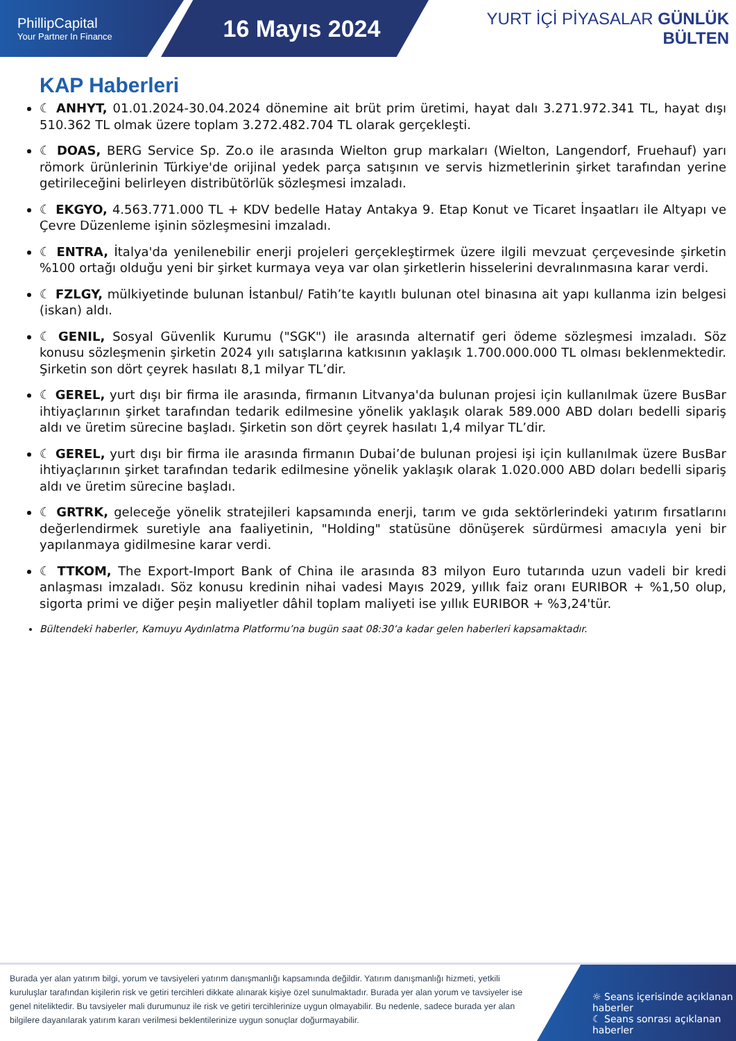PhillipCapital
Your Partner In Finance
16 Mayıs 2024
YURT İÇİ PİYASALAR GÜNLÜK BÜLTEN
KAP Haberleri
☾ ANHYT, 01.01.2024-30.04.2024 dönemine ait brüt prim üretimi, hayat dalı 3.271.972.341 TL, hayat dışı 510.362 TL olmak üzere toplam 3.272.482.704 TL olarak gerçekleşti.
☾ DOAS, BERG Service Sp. Zo.o ile arasında Wielton grup markaları (Wielton, Langendorf, Fruehauf) yarı römork ürünlerinin Türkiye'de orijinal yedek parça satışının ve servis hizmetlerinin şirket tarafından yerine getirileceğini belirleyen distribütörlük sözleşmesi imzaladı.
☾ EKGYO, 4.563.771.000 TL + KDV bedelle Hatay Antakya 9. Etap Konut ve Ticaret İnşaatları ile Altyapı ve Çevre Düzenleme işinin sözleşmesini imzaladı.
☾ ENTRA, İtalya'da yenilenebilir enerji projeleri gerçekleştirmek üzere ilgili mevzuat çerçevesinde şirketin %100 ortağı olduğu yeni bir şirket kurmaya veya var olan şirketlerin hisselerini devralınmasına karar verdi.
☾ FZLGY, mülkiyetinde bulunan İstanbul/ Fatih’te kayıtlı bulunan otel binasına ait yapı kullanma izin belgesi (iskan) aldı.
☾ GENIL, Sosyal Güvenlik Kurumu ("SGK") ile arasında alternatif geri ödeme sözleşmesi imzaladı. Söz konusu sözleşmenin şirketin 2024 yılı satışlarına katkısının yaklaşık 1.700.000.000 TL olması beklenmektedir. Şirketin son dört çeyrek hasılatı 8,1 milyar TL’dir.
☾ GEREL, yurt dışı bir firma ile arasında, firmanın Litvanya'da bulunan projesi için kullanılmak üzere BusBar ihtiyaçlarının şirket tarafından tedarik edilmesine yönelik yaklaşık olarak 589.000 ABD doları bedelli sipariş aldı ve üretim sürecine başladı. Şirketin son dört çeyrek hasılatı 1,4 milyar TL’dir.
☾ GEREL, yurt dışı bir firma ile arasında firmanın Dubai’de bulunan projesi işi için kullanılmak üzere BusBar ihtiyaçlarının şirket tarafından tedarik edilmesine yönelik yaklaşık olarak 1.020.000 ABD doları bedelli sipariş aldı ve üretim sürecine başladı.
☾ GRTRK, geleceğe yönelik stratejileri kapsamında enerji, tarım ve gıda sektörlerindeki yatırım fırsatlarını değerlendirmek suretiyle ana faaliyetinin, "Holding" statüsüne dönüşerek sürdürmesi amacıyla yeni bir yapılanmaya gidilmesine karar verdi.
☾ TTKOM, The Export-Import Bank of China ile arasında 83 milyon Euro tutarında uzun vadeli bir kredi anlaşması imzaladı. Söz konusu kredinin nihai vadesi Mayıs 2029, yıllık faiz oranı EURIBOR + %1,50 olup, sigorta primi ve diğer peşin maliyetler dâhil toplam maliyeti ise yıllık EURIBOR + %3,24'tür.
Bültendeki haberler, Kamuyu Aydınlatma Platformu’na bugün saat 08:30’a kadar gelen haberleri kapsamaktadır.
Burada yer alan yatırım bilgi, yorum ve tavsiyeleri yatırım danışmanlığı kapsamında değildir. Yatırım danışmanlığı hizmeti, yetkili kuruluşlar tarafından kişilerin risk ve getiri tercihleri dikkate alınarak kişiye özel sunulmaktadır. Burada yer alan yorum ve tavsiyeler ise genel niteliktedir. Bu tavsiyeler mali durumunuz ile risk ve getiri tercihlerinize uygun olmayabilir. Bu nedenle, sadece burada yer alan bilgilere dayanılarak yatırım kararı verilmesi beklentilerinize uygun sonuçlar doğurmayabilir.
☼ Seans içerisinde açıklanan haberler
☾ Seans sonrası açıklanan haberler